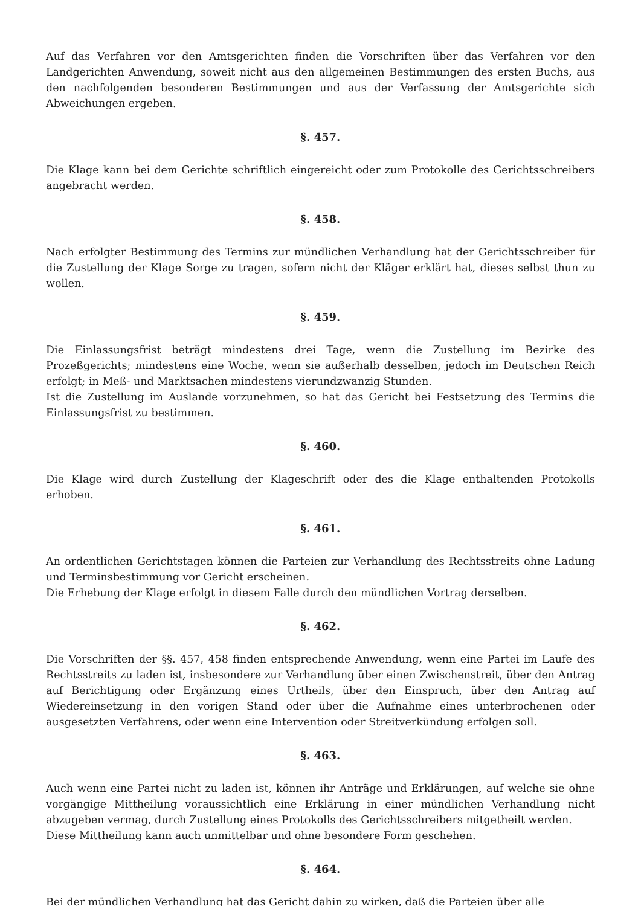Auf das Verfahren vor den Amtsgerichten finden die Vorschriften über das Verfahren vor den Landgerichten Anwendung, soweit nicht aus den allgemeinen Bestimmungen des ersten Buchs, aus den nachfolgenden besonderen Bestimmungen und aus der Verfassung der Amtsgerichte sich Abweichungen ergeben.
§. 457.
Die Klage kann bei dem Gerichte schriftlich eingereicht oder zum Protokolle des Gerichtsschreibers angebracht werden.
§. 458.
Nach erfolgter Bestimmung des Termins zur mündlichen Verhandlung hat der Gerichtsschreiber für die Zustellung der Klage Sorge zu tragen, sofern nicht der Kläger erklärt hat, dieses selbst thun zu wollen.
§. 459.
Die Einlassungsfrist beträgt mindestens drei Tage, wenn die Zustellung im Bezirke des Prozeßgerichts; mindestens eine Woche, wenn sie außerhalb desselben, jedoch im Deutschen Reich erfolgt; in Meß- und Marktsachen mindestens vierundzwanzig Stunden.
Ist die Zustellung im Auslande vorzunehmen, so hat das Gericht bei Festsetzung des Termins die Einlassungsfrist zu bestimmen.
§. 460.
Die Klage wird durch Zustellung der Klageschrift oder des die Klage enthaltenden Protokolls erhoben.
§. 461.
An ordentlichen Gerichtstagen können die Parteien zur Verhandlung des Rechtsstreits ohne Ladung und Terminsbestimmung vor Gericht erscheinen.
Die Erhebung der Klage erfolgt in diesem Falle durch den mündlichen Vortrag derselben.
§. 462.
Die Vorschriften der §§. 457, 458 finden entsprechende Anwendung, wenn eine Partei im Laufe des Rechtsstreits zu laden ist, insbesondere zur Verhandlung über einen Zwischenstreit, über den Antrag auf Berichtigung oder Ergänzung eines Urtheils, über den Einspruch, über den Antrag auf Wiedereinsetzung in den vorigen Stand oder über die Aufnahme eines unterbrochenen oder ausgesetzten Verfahrens, oder wenn eine Intervention oder Streitverkündung erfolgen soll.
§. 463.
Auch wenn eine Partei nicht zu laden ist, können ihr Anträge und Erklärungen, auf welche sie ohne vorgängige Mittheilung voraussichtlich eine Erklärung in einer mündlichen Verhandlung nicht abzugeben vermag, durch Zustellung eines Protokolls des Gerichtsschreibers mitgetheilt werden.
Diese Mittheilung kann auch unmittelbar und ohne besondere Form geschehen.
§. 464.
Bei der mündlichen Verhandlung hat das Gericht dahin zu wirken, daß die Parteien über alle